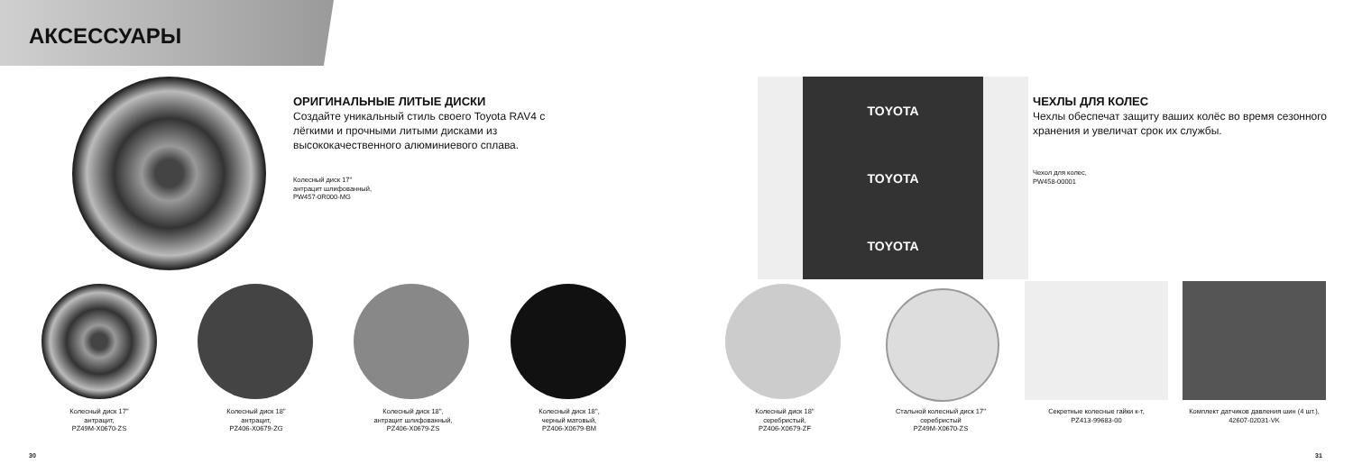АКСЕССУАРЫ
ОРИГИНАЛЬНЫЕ ЛИТЫЕ ДИСКИ
Создайте уникальный стиль своего Toyota RAV4 с лёгкими и прочными литыми дисками из высококачественного алюминиевого сплава.
Колесный диск 17''
антрацит шлифованный,
PW457-0R000-MG
TOYOTA
TOYOTA
TOYOTA
ЧЕХЛЫ ДЛЯ КОЛЕС
Чехлы обеспечат защиту ваших колёс во время сезонного хранения и увеличат срок их службы.
Чехол для колес,
PW458-00001
Колесный диск 17''
антрацит,
PZ49M-X0670-ZS
Колесный диск 18''
антрацит,
PZ406-X0679-ZG
Колесный диск 18'',
антрацит шлифованный,
PZ406-X0679-ZS
Колесный диск 18'',
черный матовый,
PZ406-X0679-BM
Колесный диск 18''
серебристый,
PZ406-X0679-ZF
Стальной колесный диск 17''
серебристый
PZ49M-X0670-ZS
Секретные колесные гайки к-т,
PZ413-99683-00
Комплект датчиков давления шин (4 шт.),
42607-02031-VK
30 31